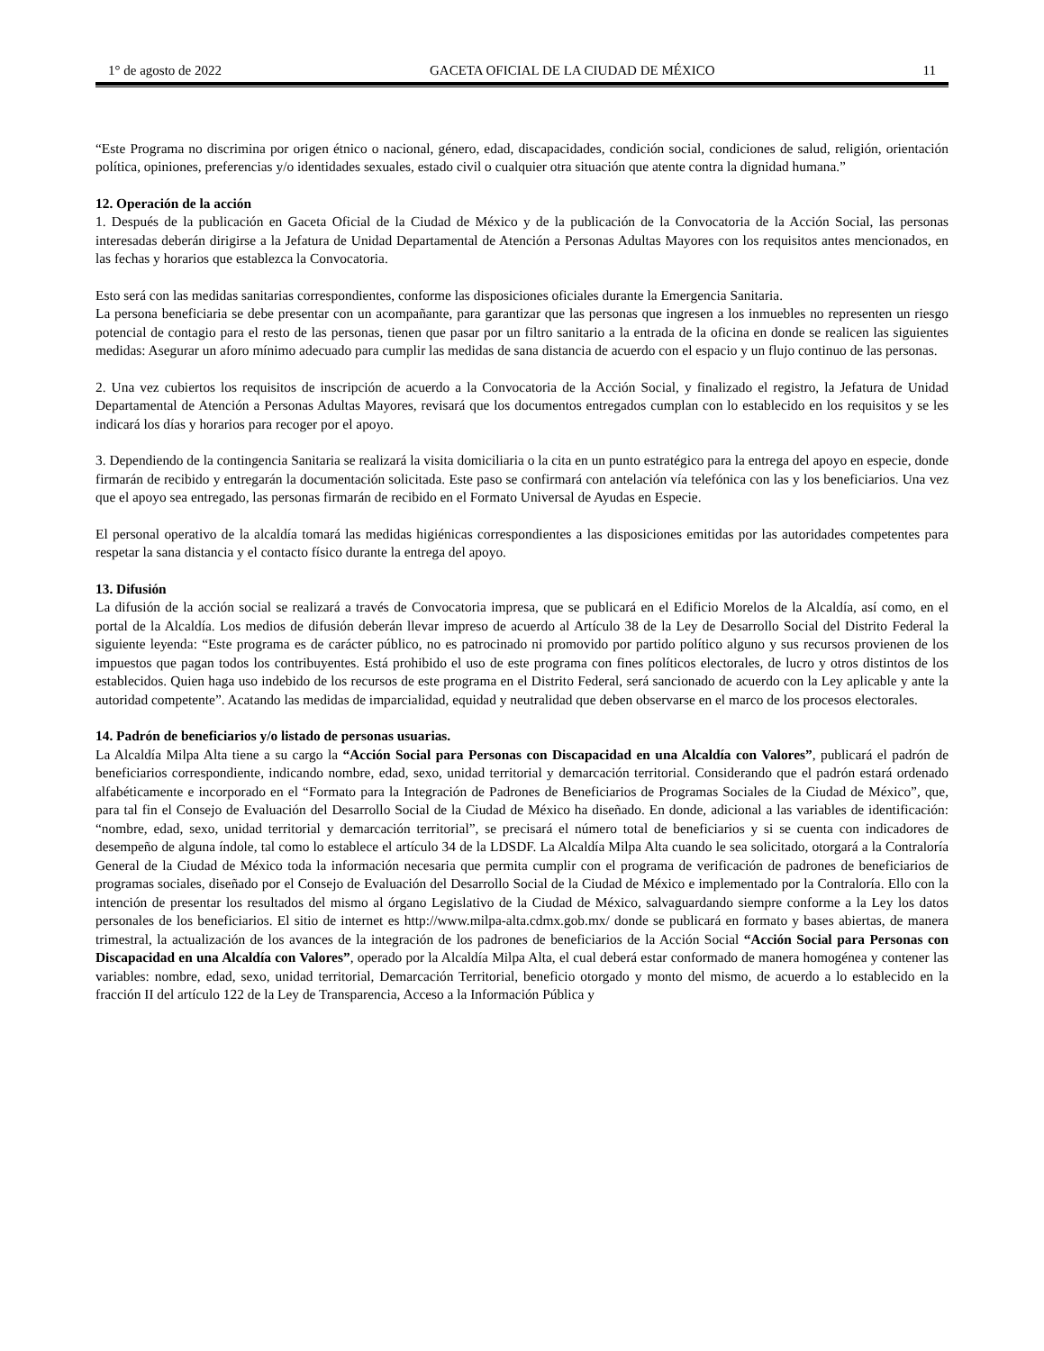1° de agosto de 2022 GACETA OFICIAL DE LA CIUDAD DE MÉXICO 11
“Este Programa no discrimina por origen étnico o nacional, género, edad, discapacidades, condición social, condiciones de salud, religión, orientación política, opiniones, preferencias y/o identidades sexuales, estado civil o cualquier otra situación que atente contra la dignidad humana.”
12. Operación de la acción
1. Después de la publicación en Gaceta Oficial de la Ciudad de México y de la publicación de la Convocatoria de la Acción Social, las personas interesadas deberán dirigirse a la Jefatura de Unidad Departamental de Atención a Personas Adultas Mayores con los requisitos antes mencionados, en las fechas y horarios que establezca la Convocatoria.
Esto será con las medidas sanitarias correspondientes, conforme las disposiciones oficiales durante la Emergencia Sanitaria.
La persona beneficiaria se debe presentar con un acompañante, para garantizar que las personas que ingresen a los inmuebles no representen un riesgo potencial de contagio para el resto de las personas, tienen que pasar por un filtro sanitario a la entrada de la oficina en donde se realicen las siguientes medidas: Asegurar un aforo mínimo adecuado para cumplir las medidas de sana distancia de acuerdo con el espacio y un flujo continuo de las personas.
2. Una vez cubiertos los requisitos de inscripción de acuerdo a la Convocatoria de la Acción Social, y finalizado el registro, la Jefatura de Unidad Departamental de Atención a Personas Adultas Mayores, revisará que los documentos entregados cumplan con lo establecido en los requisitos y se les indicará los días y horarios para recoger por el apoyo.
3. Dependiendo de la contingencia Sanitaria se realizará la visita domiciliaria o la cita en un punto estratégico para la entrega del apoyo en especie, donde firmarán de recibido y entregarán la documentación solicitada. Este paso se confirmará con antelación vía telefónica con las y los beneficiarios. Una vez que el apoyo sea entregado, las personas firmarán de recibido en el Formato Universal de Ayudas en Especie.
El personal operativo de la alcaldía tomará las medidas higiénicas correspondientes a las disposiciones emitidas por las autoridades competentes para respetar la sana distancia y el contacto físico durante la entrega del apoyo.
13. Difusión
La difusión de la acción social se realizará a través de Convocatoria impresa, que se publicará en el Edificio Morelos de la Alcaldía, así como, en el portal de la Alcaldía. Los medios de difusión deberán llevar impreso de acuerdo al Artículo 38 de la Ley de Desarrollo Social del Distrito Federal la siguiente leyenda: “Este programa es de carácter público, no es patrocinado ni promovido por partido político alguno y sus recursos provienen de los impuestos que pagan todos los contribuyentes. Está prohibido el uso de este programa con fines políticos electorales, de lucro y otros distintos de los establecidos. Quien haga uso indebido de los recursos de este programa en el Distrito Federal, será sancionado de acuerdo con la Ley aplicable y ante la autoridad competente”. Acatando las medidas de imparcialidad, equidad y neutralidad que deben observarse en el marco de los procesos electorales.
14. Padrón de beneficiarios y/o listado de personas usuarias.
La Alcaldía Milpa Alta tiene a su cargo la “Acción Social para Personas con Discapacidad en una Alcaldía con Valores”, publicará el padrón de beneficiarios correspondiente, indicando nombre, edad, sexo, unidad territorial y demarcación territorial. Considerando que el padrón estará ordenado alfabéticamente e incorporado en el “Formato para la Integración de Padrones de Beneficiarios de Programas Sociales de la Ciudad de México”, que, para tal fin el Consejo de Evaluación del Desarrollo Social de la Ciudad de México ha diseñado. En donde, adicional a las variables de identificación: “nombre, edad, sexo, unidad territorial y demarcación territorial”, se precisará el número total de beneficiarios y si se cuenta con indicadores de desempeño de alguna índole, tal como lo establece el artículo 34 de la LDSDF. La Alcaldía Milpa Alta cuando le sea solicitado, otorgará a la Contraloría General de la Ciudad de México toda la información necesaria que permita cumplir con el programa de verificación de padrones de beneficiarios de programas sociales, diseñado por el Consejo de Evaluación del Desarrollo Social de la Ciudad de México e implementado por la Contraloría. Ello con la intención de presentar los resultados del mismo al órgano Legislativo de la Ciudad de México, salvaguardando siempre conforme a la Ley los datos personales de los beneficiarios. El sitio de internet es http://www.milpa-alta.cdmx.gob.mx/ donde se publicará en formato y bases abiertas, de manera trimestral, la actualización de los avances de la integración de los padrones de beneficiarios de la Acción Social “Acción Social para Personas con Discapacidad en una Alcaldía con Valores”, operado por la Alcaldía Milpa Alta, el cual deberá estar conformado de manera homogénea y contener las variables: nombre, edad, sexo, unidad territorial, Demarcación Territorial, beneficio otorgado y monto del mismo, de acuerdo a lo establecido en la fracción II del artículo 122 de la Ley de Transparencia, Acceso a la Información Pública y